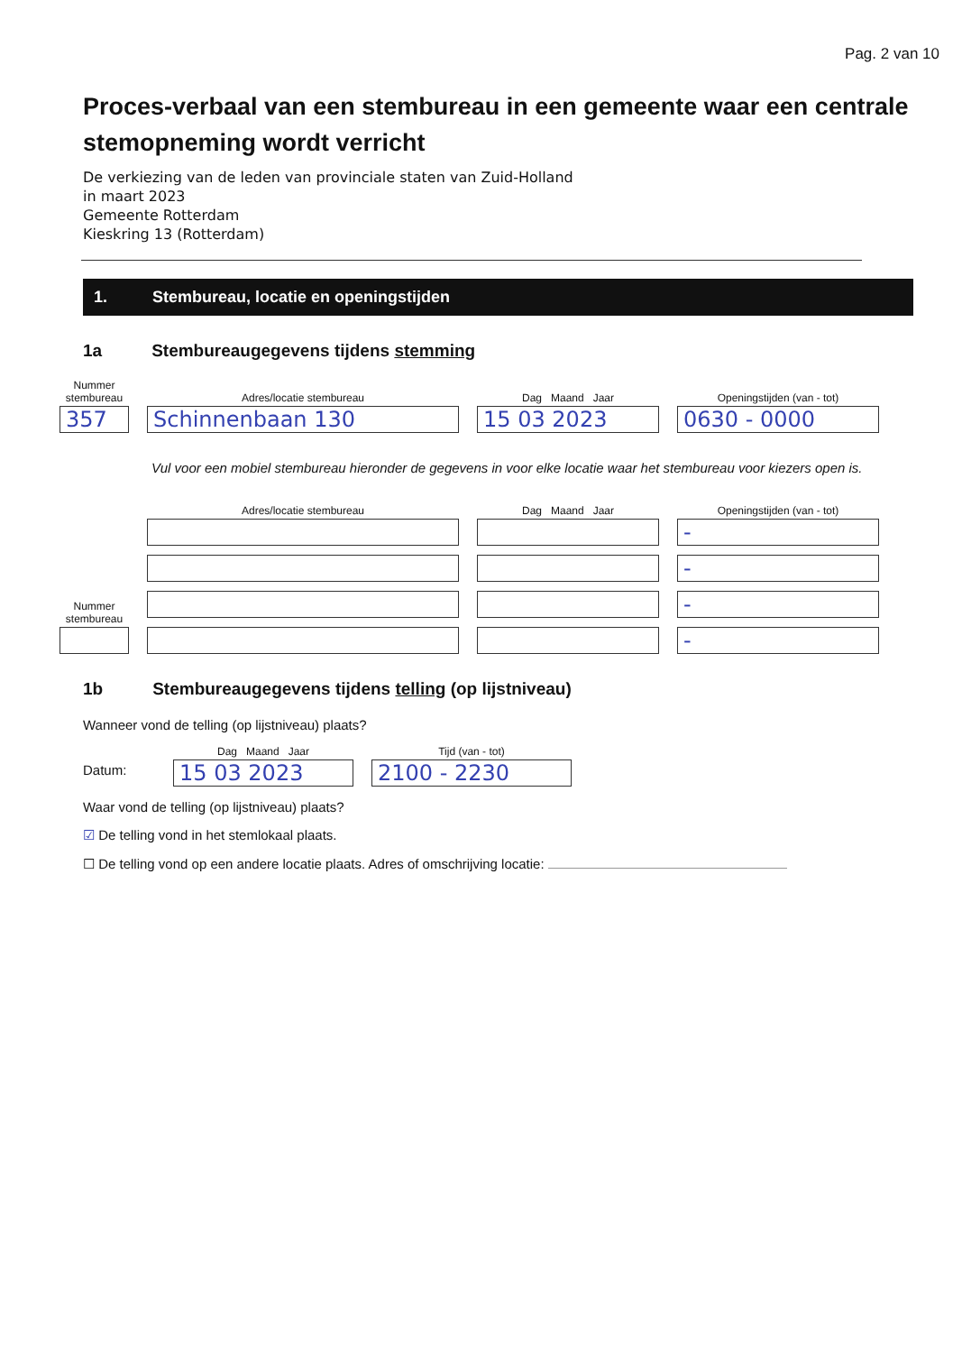Pag. 2 van 10
Proces-verbaal van een stembureau in een gemeente waar een centrale stemopneming wordt verricht
De verkiezing van de leden van provinciale staten van Zuid-Holland
in maart 2023
Gemeente Rotterdam
Kieskring 13 (Rotterdam)
1. Stembureau, locatie en openingstijden
1a Stembureaugegevens tijdens stemming
Nummer stembureau
357
Adres/locatie stembureau
Schinnenbaan 130
Dag Maand Jaar
15 03 2023
Openingstijden (van - tot)
0630 - 0000
Vul voor een mobiel stembureau hieronder de gegevens in voor elke locatie waar het stembureau voor kiezers open is.
Nummer stembureau
Adres/locatie stembureau
Dag Maand Jaar
Openingstijden (van - tot)
-
-
-
-
1b Stembureaugegevens tijdens telling (op lijstniveau)
Wanneer vond de telling (op lijstniveau) plaats?
Datum:
Dag Maand Jaar
15 03 2023
Tijd (van - tot)
2100 - 2230
Waar vond de telling (op lijstniveau) plaats?
☑ De telling vond in het stemlokaal plaats.
☐ De telling vond op een andere locatie plaats. Adres of omschrijving locatie: